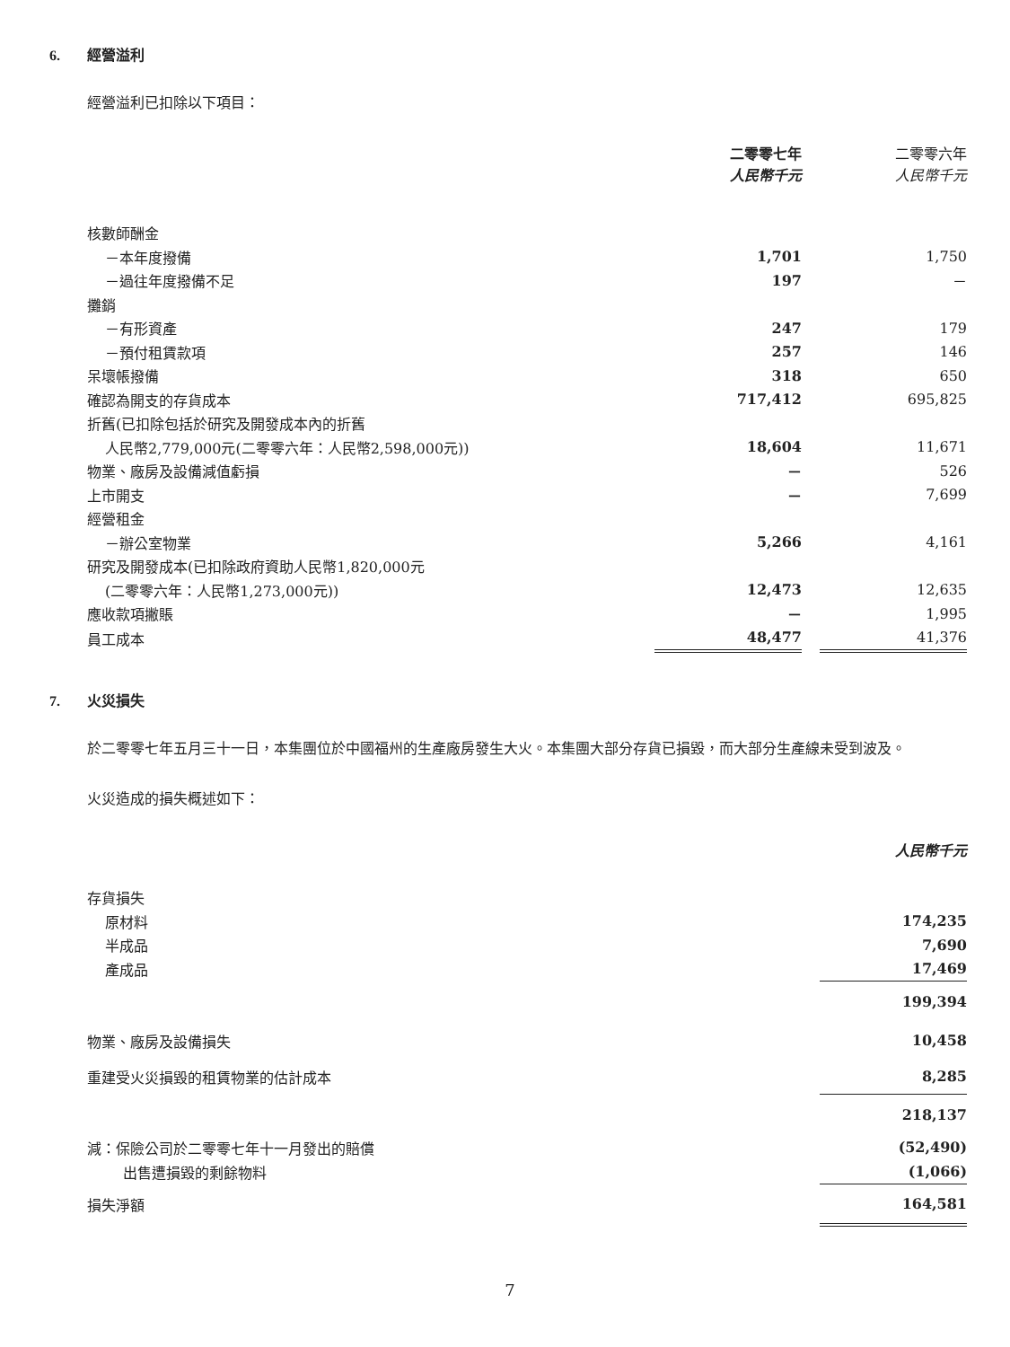6. 經營溢利
經營溢利已扣除以下項目：
| | 二零零七年 人民幣千元 | | 二零零六年 人民幣千元 |
| --- | --- | --- | --- |
| 核數師酬金 | | | |
| －本年度撥備 | 1,701 | | 1,750 |
| －過往年度撥備不足 | 197 | | － |
| 攤銷 | | | |
| －有形資產 | 247 | | 179 |
| －預付租賃款項 | 257 | | 146 |
| 呆壞帳撥備 | 318 | | 650 |
| 確認為開支的存貨成本 | 717,412 | | 695,825 |
| 折舊(已扣除包括於研究及開發成本內的折舊 | | | |
| 人民幣2,779,000元(二零零六年：人民幣2,598,000元)) | 18,604 | | 11,671 |
| 物業、廠房及設備減值虧損 | － | | 526 |
| 上市開支 | － | | 7,699 |
| 經營租金 | | | |
| －辦公室物業 | 5,266 | | 4,161 |
| 研究及開發成本(已扣除政府資助人民幣1,820,000元 | | | |
| (二零零六年：人民幣1,273,000元)) | 12,473 | | 12,635 |
| 應收款項撇賬 | － | | 1,995 |
| 員工成本 | 48,477 | | 41,376 |
7. 火災損失
於二零零七年五月三十一日，本集團位於中國福州的生產廠房發生大火。本集團大部分存貨已損毀，而大部分生產線未受到波及。
火災造成的損失概述如下：
| | 人民幣千元 |
| 存貨損失 | |
| 原材料 | 174,235 |
| 半成品 | 7,690 |
| 產成品 | 17,469 |
| | 199,394 |
| 物業、廠房及設備損失 | 10,458 |
| 重建受火災損毀的租賃物業的估計成本 | 8,285 |
| | 218,137 |
| 減：保險公司於二零零七年十一月發出的賠償 | (52,490) |
| 出售遭損毀的剩餘物料 | (1,066) |
| 損失淨額 | 164,581 |
7